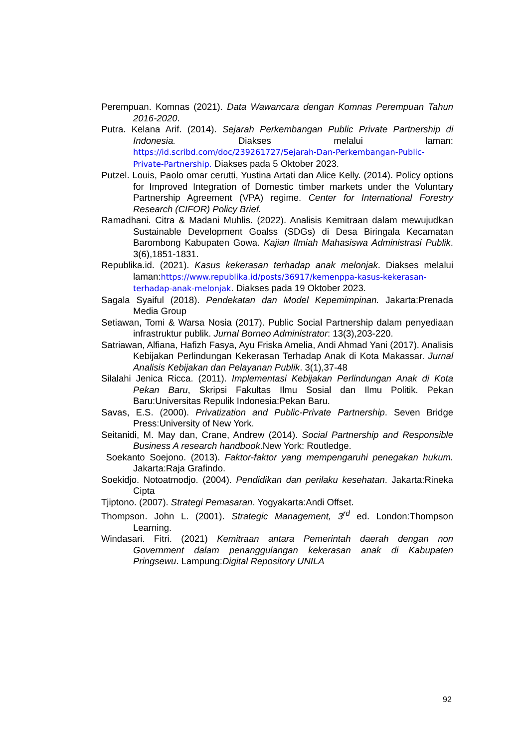Perempuan. Komnas (2021). Data Wawancara dengan Komnas Perempuan Tahun 2016-2020.
Putra. Kelana Arif. (2014). Sejarah Perkembangan Public Private Partnership di Indonesia. Diakses melalui laman: https://id.scribd.com/doc/239261727/Sejarah-Dan-Perkembangan-Public-Private-Partnership. Diakses pada 5 Oktober 2023.
Putzel. Louis, Paolo omar cerutti, Yustina Artati dan Alice Kelly. (2014). Policy options for Improved Integration of Domestic timber markets under the Voluntary Partnership Agreement (VPA) regime. Center for International Forestry Research (CIFOR) Policy Brief.
Ramadhani. Citra & Madani Muhlis. (2022). Analisis Kemitraan dalam mewujudkan Sustainable Development Goalss (SDGs) di Desa Biringala Kecamatan Barombong Kabupaten Gowa. Kajian Ilmiah Mahasiswa Administrasi Publik. 3(6),1851-1831.
Republika.id. (2021). Kasus kekerasan terhadap anak melonjak. Diakses melalui laman:https://www.republika.id/posts/36917/kemenppa-kasus-kekerasan-terhadap-anak-melonjak. Diakses pada 19 Oktober 2023.
Sagala Syaiful (2018). Pendekatan dan Model Kepemimpinan. Jakarta:Prenada Media Group
Setiawan, Tomi & Warsa Nosia (2017). Public Social Partnership dalam penyediaan infrastruktur publik. Jurnal Borneo Administrator: 13(3),203-220.
Satriawan, Alfiana, Hafizh Fasya, Ayu Friska Amelia, Andi Ahmad Yani (2017). Analisis Kebijakan Perlindungan Kekerasan Terhadap Anak di Kota Makassar. Jurnal Analisis Kebijakan dan Pelayanan Publik. 3(1),37-48
Silalahi Jenica Ricca. (2011). Implementasi Kebijakan Perlindungan Anak di Kota Pekan Baru, Skripsi Fakultas Ilmu Sosial dan Ilmu Politik. Pekan Baru:Universitas Repulik Indonesia:Pekan Baru.
Savas, E.S. (2000). Privatization and Public-Private Partnership. Seven Bridge Press:University of New York.
Seitanidi, M. May dan, Crane, Andrew (2014). Social Partnership and Responsible Business A research handbook.New York: Routledge.
Soekanto Soejono. (2013). Faktor-faktor yang mempengaruhi penegakan hukum. Jakarta:Raja Grafindo.
Soekidjo. Notoatmodjo. (2004). Pendidikan dan perilaku kesehatan. Jakarta:Rineka Cipta
Tjiptono. (2007). Strategi Pemasaran. Yogyakarta:Andi Offset.
Thompson. John L. (2001). Strategic Management, 3<sup>rd</sup> ed. London:Thompson Learning.
Windasari. Fitri. (2021) Kemitraan antara Pemerintah daerah dengan non Government dalam penanggulangan kekerasan anak di Kabupaten Pringsewu. Lampung:Digital Repository UNILA
92